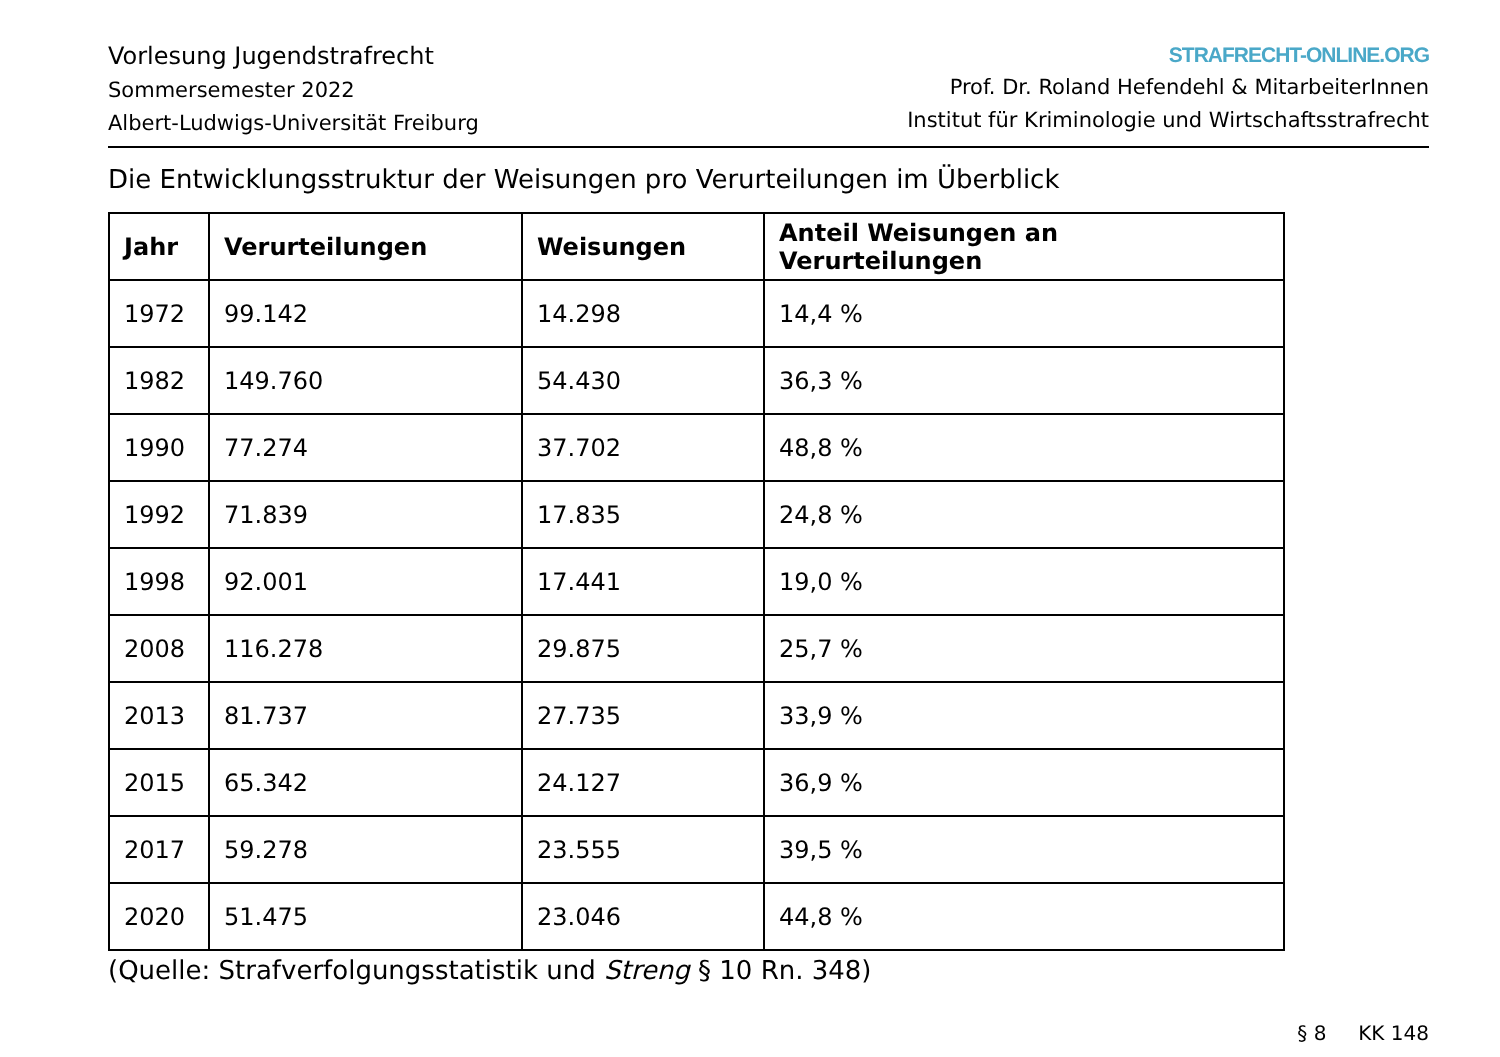Vorlesung Jugendstrafrecht
Sommersemester 2022
Albert-Ludwigs-Universität Freiburg
STRAFRECHT-ONLINE.ORG
Prof. Dr. Roland Hefendehl & MitarbeiterInnen
Institut für Kriminologie und Wirtschaftsstrafrecht
Die Entwicklungsstruktur der Weisungen pro Verurteilungen im Überblick
| Jahr | Verurteilungen | Weisungen | Anteil Weisungen an Verurteilungen |
| --- | --- | --- | --- |
| 1972 | 99.142 | 14.298 | 14,4 % |
| 1982 | 149.760 | 54.430 | 36,3 % |
| 1990 | 77.274 | 37.702 | 48,8 % |
| 1992 | 71.839 | 17.835 | 24,8 % |
| 1998 | 92.001 | 17.441 | 19,0 % |
| 2008 | 116.278 | 29.875 | 25,7 % |
| 2013 | 81.737 | 27.735 | 33,9 % |
| 2015 | 65.342 | 24.127 | 36,9 % |
| 2017 | 59.278 | 23.555 | 39,5 % |
| 2020 | 51.475 | 23.046 | 44,8 % |
(Quelle: Strafverfolgungsstatistik und Streng § 10 Rn. 348)
§ 8 KK 148